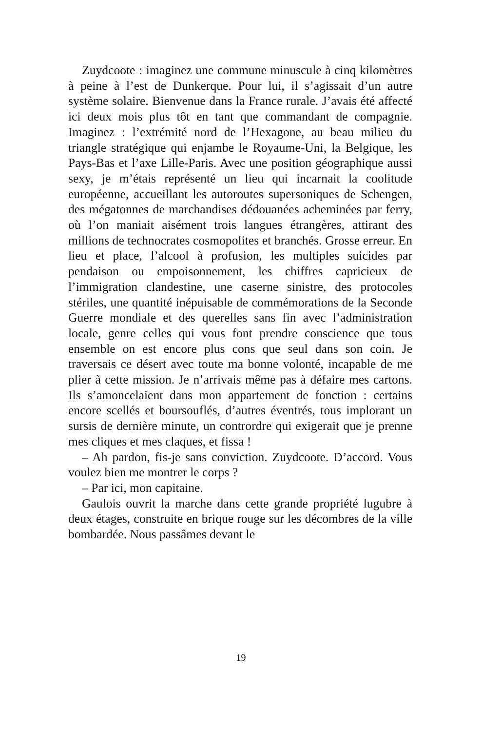Zuydcoote : imaginez une commune minuscule à cinq kilomètres à peine à l’est de Dunkerque. Pour lui, il s’agissait d’un autre système solaire. Bienvenue dans la France rurale. J’avais été affecté ici deux mois plus tôt en tant que commandant de compagnie. Imaginez : l’extrémité nord de l’Hexagone, au beau milieu du triangle stratégique qui enjambe le Royaume-Uni, la Belgique, les Pays-Bas et l’axe Lille-Paris. Avec une position géographique aussi sexy, je m’étais représenté un lieu qui incarnait la coolitude européenne, accueillant les autoroutes supersoniques de Schengen, des mégatonnes de marchandises dédouanées acheminées par ferry, où l’on maniait aisément trois langues étrangères, attirant des millions de technocrates cosmopolites et branchés. Grosse erreur. En lieu et place, l’alcool à profusion, les multiples suicides par pendaison ou empoisonnement, les chiffres capricieux de l’immigration clandestine, une caserne sinistre, des protocoles stériles, une quantité inépuisable de commémorations de la Seconde Guerre mondiale et des querelles sans fin avec l’administration locale, genre celles qui vous font prendre conscience que tous ensemble on est encore plus cons que seul dans son coin. Je traversais ce désert avec toute ma bonne volonté, incapable de me plier à cette mission. Je n’arrivais même pas à défaire mes cartons. Ils s’amoncelaient dans mon appartement de fonction : certains encore scellés et boursouflés, d’autres éventrés, tous implorant un sursis de dernière minute, un contrordre qui exigerait que je prenne mes cliques et mes claques, et fissa !
– Ah pardon, fis-je sans conviction. Zuydcoote. D’accord. Vous voulez bien me montrer le corps ?
– Par ici, mon capitaine.
Gaulois ouvrit la marche dans cette grande propriété lugubre à deux étages, construite en brique rouge sur les décombres de la ville bombardée. Nous passâmes devant le
19